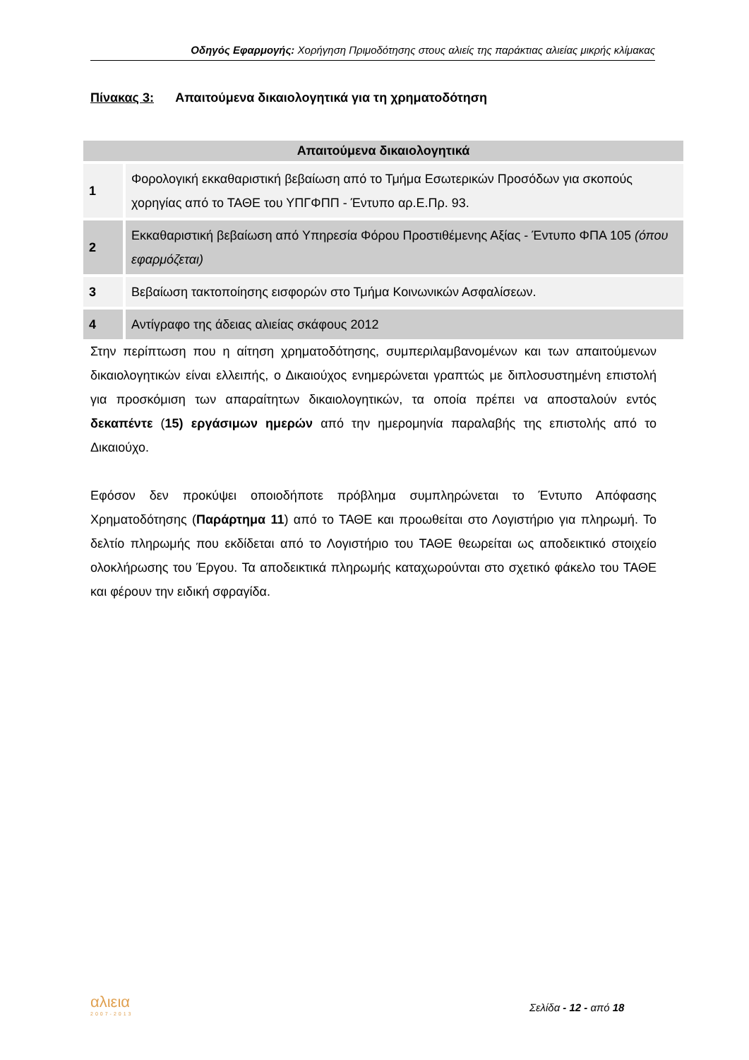Οδηγός Εφαρμογής: Χορήγηση Πριμοδότησης στους αλιείς της παράκτιας αλιείας μικρής κλίμακας
Πίνακας 3: Απαιτούμενα δικαιολογητικά για τη χρηματοδότηση
| Απαιτούμενα δικαιολογητικά | |
| --- | --- |
| 1 | Φορολογική εκκαθαριστική βεβαίωση από το Τμήμα Εσωτερικών Προσόδων για σκοπούς χορηγίας από το ΤΑΘΕ του ΥΠΓΦΠΠ - Έντυπο αρ.Ε.Πρ. 93. |
| 2 | Εκκαθαριστική βεβαίωση από Υπηρεσία Φόρου Προστιθέμενης Αξίας - Έντυπο ΦΠΑ 105 (όπου εφαρμόζεται) |
| 3 | Βεβαίωση τακτοποίησης εισφορών στο Τμήμα Κοινωνικών Ασφαλίσεων. |
| 4 | Αντίγραφο της άδειας αλιείας σκάφους 2012 |
Στην περίπτωση που η αίτηση χρηματοδότησης, συμπεριλαμβανομένων και των απαιτούμενων δικαιολογητικών είναι ελλειπής, ο Δικαιούχος ενημερώνεται γραπτώς με διπλοσυστημένη επιστολή για προσκόμιση των απαραίτητων δικαιολογητικών, τα οποία πρέπει να αποσταλούν εντός δεκαπέντε (15) εργάσιμων ημερών από την ημερομηνία παραλαβής της επιστολής από το Δικαιούχο.
Εφόσον δεν προκύψει οποιοδήποτε πρόβλημα συμπληρώνεται το Έντυπο Απόφασης Χρηματοδότησης (Παράρτημα 11) από το ΤΑΘΕ και προωθείται στο Λογιστήριο για πληρωμή. Το δελτίο πληρωμής που εκδίδεται από το Λογιστήριο του ΤΑΘΕ θεωρείται ως αποδεικτικό στοιχείο ολοκλήρωσης του Έργου. Τα αποδεικτικά πληρωμής καταχωρούνται στο σχετικό φάκελο του ΤΑΘΕ και φέρουν την ειδική σφραγίδα.
αλιεια
2007-2013
Σελίδα - 12 - από 18